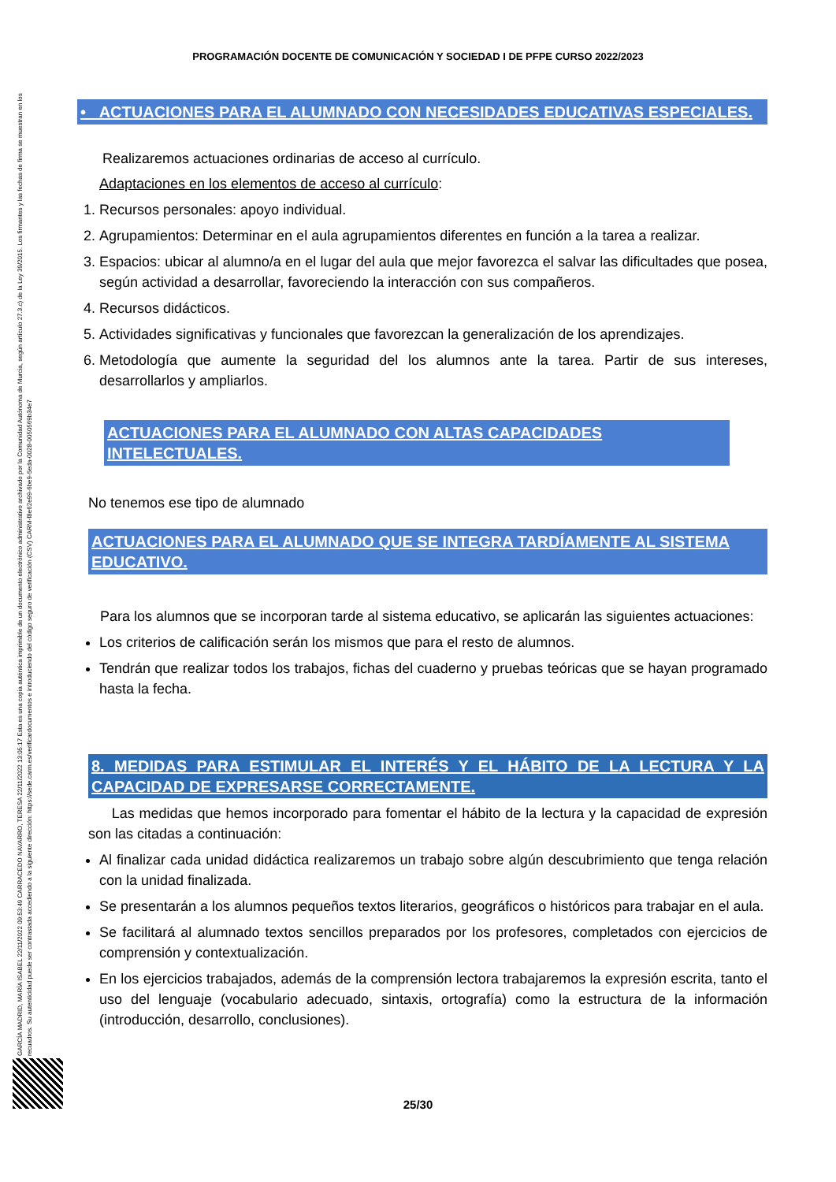PROGRAMACIÓN DOCENTE DE COMUNICACIÓN Y SOCIEDAD I DE PFPE CURSO 2022/2023
GARCÍA MADRID, MARÍA ISABEL 22/11/2022 09:53:49 CARRACEDO NAVARRO, TERESA 22/11/2022 13:05:17 Esta es una copia auténtica imprimible de un documento electrónico administrativo archivado por la Comunidad Autónoma de Murcia, según artículo 27.3.c) de la Ley 39/2015. Los firmantes y las fechas de firma se muestran en los recuadros. Su autenticidad puede ser contrastada accediendo a la siguiente dirección: https://sede.carm.es/verificardocumentos e introduciendo del código seguro de verificación (CSV) CARM-f8e62e99-6be9-5eda-0028-0050569b34e7
• ACTUACIONES PARA EL ALUMNADO CON NECESIDADES EDUCATIVAS ESPECIALES.
Realizaremos actuaciones ordinarias de acceso al currículo.
Adaptaciones en los elementos de acceso al currículo:
1. Recursos personales: apoyo individual.
2. Agrupamientos: Determinar en el aula agrupamientos diferentes en función a la tarea a realizar.
3. Espacios: ubicar al alumno/a en el lugar del aula que mejor favorezca el salvar las dificultades que posea, según actividad a desarrollar, favoreciendo la interacción con sus compañeros.
4. Recursos didácticos.
5. Actividades significativas y funcionales que favorezcan la generalización de los aprendizajes.
6. Metodología que aumente la seguridad del los alumnos ante la tarea. Partir de sus intereses, desarrollarlos y ampliarlos.
ACTUACIONES PARA EL ALUMNADO CON ALTAS CAPACIDADES INTELECTUALES.
No tenemos ese tipo de alumnado
ACTUACIONES PARA EL ALUMNADO QUE SE INTEGRA TARDÍAMENTE AL SISTEMA EDUCATIVO.
Para los alumnos que se incorporan tarde al sistema educativo, se aplicarán las siguientes actuaciones:
Los criterios de calificación serán los mismos que para el resto de alumnos.
Tendrán que realizar todos los trabajos, fichas del cuaderno y pruebas teóricas que se hayan programado hasta la fecha.
8. MEDIDAS PARA ESTIMULAR EL INTERÉS Y EL HÁBITO DE LA LECTURA Y LA CAPACIDAD DE EXPRESARSE CORRECTAMENTE.
Las medidas que hemos incorporado para fomentar el hábito de la lectura y la capacidad de expresión son las citadas a continuación:
Al finalizar cada unidad didáctica realizaremos un trabajo sobre algún descubrimiento que tenga relación con la unidad finalizada.
Se presentarán a los alumnos pequeños textos literarios, geográficos o históricos para trabajar en el aula.
Se facilitará al alumnado textos sencillos preparados por los profesores, completados con ejercicios de comprensión y contextualización.
En los ejercicios trabajados, además de la comprensión lectora trabajaremos la expresión escrita, tanto el uso del lenguaje (vocabulario adecuado, sintaxis, ortografía) como la estructura de la información (introducción, desarrollo, conclusiones).
25/30